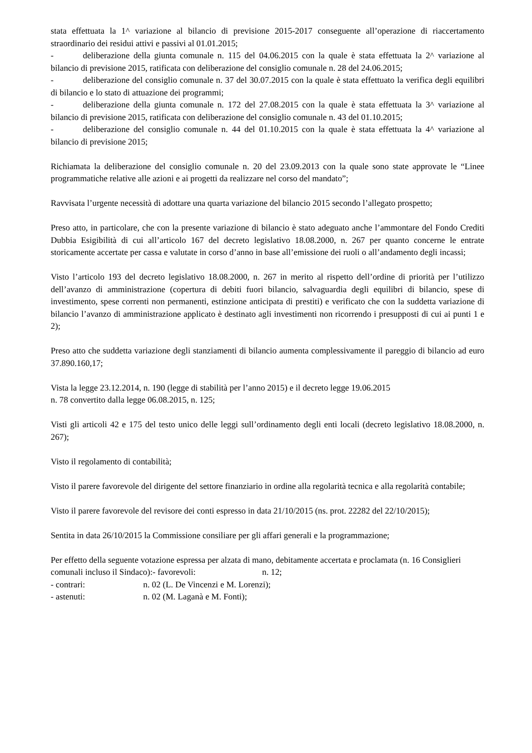stata effettuata la 1^ variazione al bilancio di previsione 2015-2017 conseguente all’operazione di riaccertamento straordinario dei residui attivi e passivi al 01.01.2015;
- deliberazione della giunta comunale n. 115 del 04.06.2015 con la quale è stata effettuata la 2^ variazione al bilancio di previsione 2015, ratificata con deliberazione del consiglio comunale n. 28 del 24.06.2015;
- deliberazione del consiglio comunale n. 37 del 30.07.2015 con la quale è stata effettuato la verifica degli equilibri di bilancio e lo stato di attuazione dei programmi;
- deliberazione della giunta comunale n. 172 del 27.08.2015 con la quale è stata effettuata la 3^ variazione al bilancio di previsione 2015, ratificata con deliberazione del consiglio comunale n. 43 del 01.10.2015;
- deliberazione del consiglio comunale n. 44 del 01.10.2015 con la quale è stata effettuata la 4^ variazione al bilancio di previsione 2015;
Richiamata la deliberazione del consiglio comunale n. 20 del 23.09.2013 con la quale sono state approvate le “Linee programmatiche relative alle azioni e ai progetti da realizzare nel corso del mandato”;
Ravvisata l’urgente necessità di adottare una quarta variazione del bilancio 2015 secondo l’allegato prospetto;
Preso atto, in particolare, che con la presente variazione di bilancio è stato adeguato anche l’ammontare del Fondo Crediti Dubbia Esigibilità di cui all’articolo 167 del decreto legislativo 18.08.2000, n. 267 per quanto concerne le entrate storicamente accertate per cassa e valutate in corso d’anno in base all’emissione dei ruoli o all’andamento degli incassi;
Visto l’articolo 193 del decreto legislativo 18.08.2000, n. 267 in merito al rispetto dell’ordine di priorità per l’utilizzo dell’avanzo di amministrazione (copertura di debiti fuori bilancio, salvaguardia degli equilibri di bilancio, spese di investimento, spese correnti non permanenti, estinzione anticipata di prestiti) e verificato che con la suddetta variazione di bilancio l’avanzo di amministrazione applicato è destinato agli investimenti non ricorrendo i presupposti di cui ai punti 1 e 2);
Preso atto che suddetta variazione degli stanziamenti di bilancio aumenta complessivamente il pareggio di bilancio ad euro 37.890.160,17;
Vista la legge 23.12.2014, n. 190 (legge di stabilità per l’anno 2015) e il decreto legge 19.06.2015
n. 78 convertito dalla legge 06.08.2015, n. 125;
Visti gli articoli 42 e 175 del testo unico delle leggi sull’ordinamento degli enti locali (decreto legislativo 18.08.2000, n. 267);
Visto il regolamento di contabilità;
Visto il parere favorevole del dirigente del settore finanziario in ordine alla regolarità tecnica e alla regolarità contabile;
Visto il parere favorevole del revisore dei conti espresso in data 21/10/2015 (ns. prot. 22282 del 22/10/2015);
Sentita in data 26/10/2015 la Commissione consiliare per gli affari generali e la programmazione;
Per effetto della seguente votazione espressa per alzata di mano, debitamente accertata e proclamata (n. 16 Consiglieri comunali incluso il Sindaco):- favorevoli: n. 12;
- contrari: n. 02 (L. De Vincenzi e M. Lorenzi);
- astenuti: n. 02 (M. Laganà e M. Fonti);